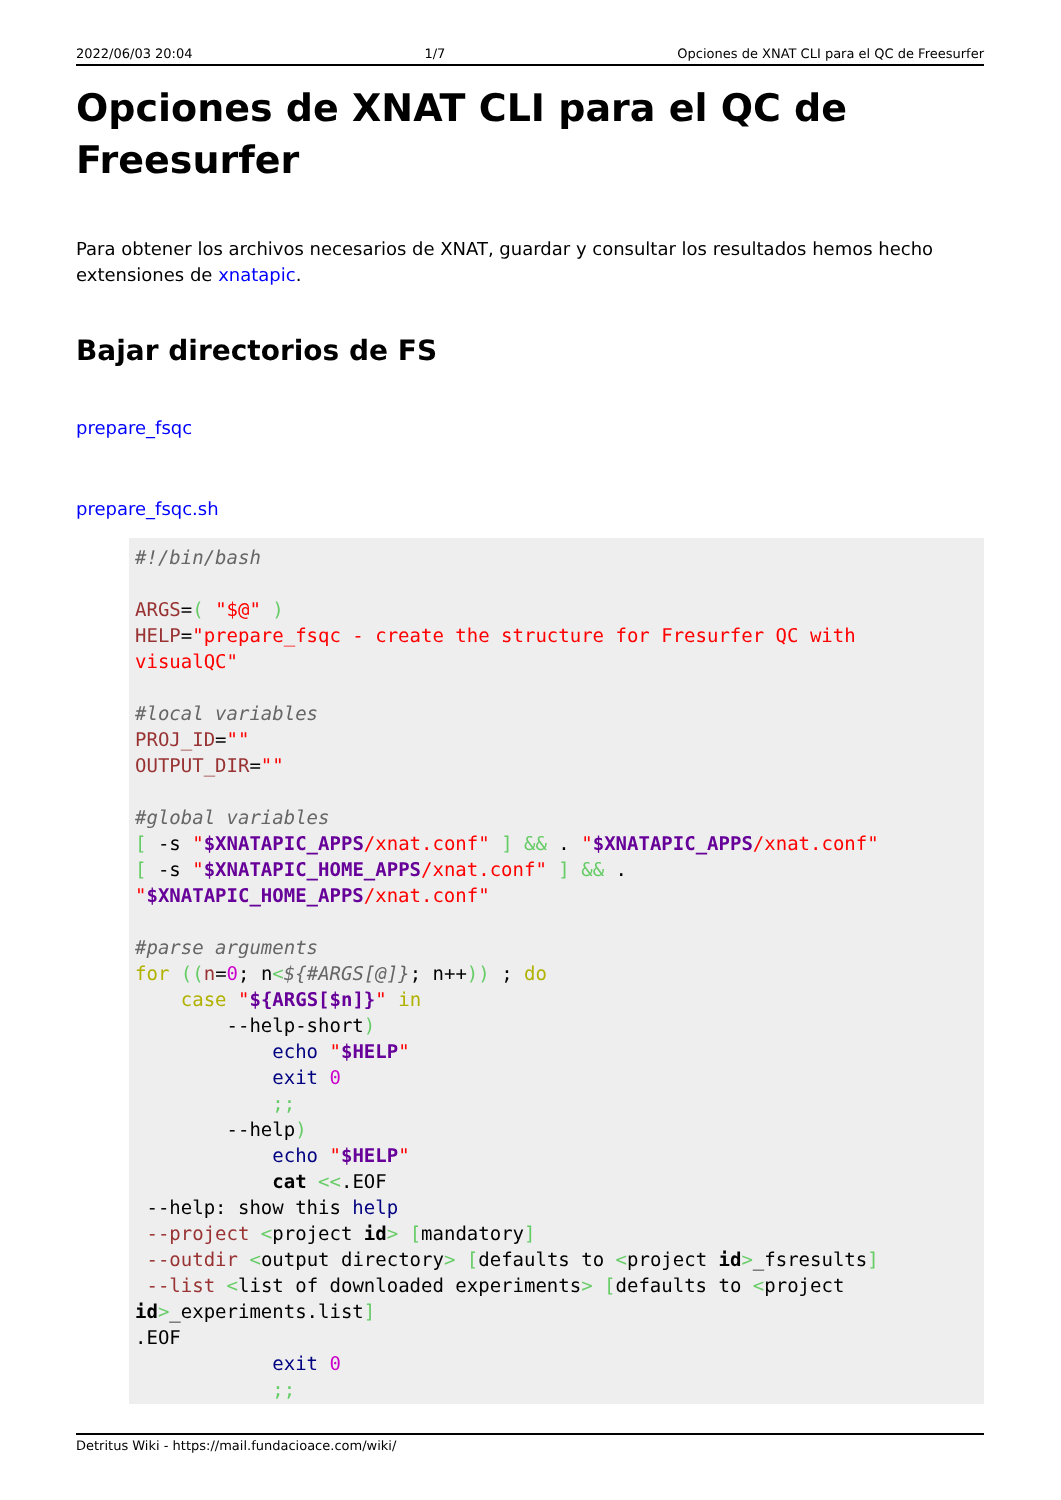2022/06/03 20:04 1/7 Opciones de XNAT CLI para el QC de Freesurfer
Opciones de XNAT CLI para el QC de Freesurfer
Para obtener los archivos necesarios de XNAT, guardar y consultar los resultados hemos hecho extensiones de xnatapic.
Bajar directorios de FS
prepare_fsqc
prepare_fsqc.sh
#!/bin/bash

ARGS=( "$@" )
HELP="prepare_fsqc - create the structure for Fresurfer QC with
visualQC"

#local variables
PROJ_ID=""
OUTPUT_DIR=""

#global variables
[ -s "$XNATAPIC_APPS/xnat.conf" ] && . "$XNATAPIC_APPS/xnat.conf"
[ -s "$XNATAPIC_HOME_APPS/xnat.conf" ] && .
"$XNATAPIC_HOME_APPS/xnat.conf"

#parse arguments
for ((n=0; n<${#ARGS[@]}; n++)) ; do
    case "${ARGS[$n]}" in
        --help-short)
            echo "$HELP"
            exit 0
            ;;
        --help)
            echo "$HELP"
            cat <<.EOF
 --help: show this help
 --project <project id> [mandatory]
 --outdir <output directory> [defaults to <project id>_fsresults]
 --list <list of downloaded experiments> [defaults to <project
id>_experiments.list]
.EOF
            exit 0
            ;;
Detritus Wiki - https://mail.fundacioace.com/wiki/